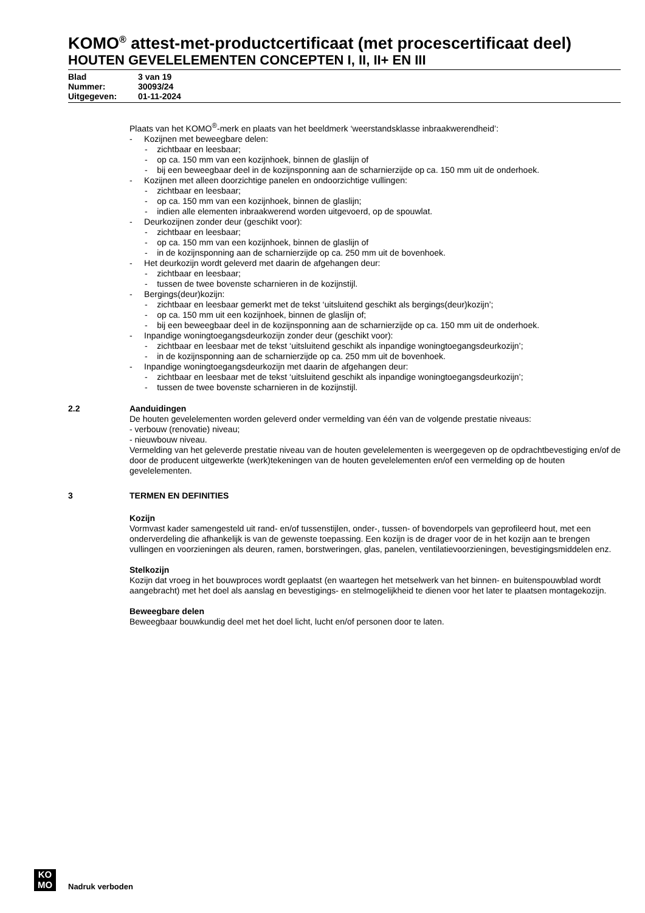KOMO<sup>®</sup> attest-met-productcertificaat (met procescertificaat deel)
HOUTEN GEVELELEMENTEN CONCEPTEN I, II, II+ EN III
Blad 3 van 19
Nummer: 30093/24
Uitgegeven: 01-11-2024
Plaats van het KOMO<sup>®</sup>-merk en plaats van het beeldmerk ‘weerstandsklasse inbraakwerendheid’:
- Kozijnen met beweegbare delen:
- zichtbaar en leesbaar;
- op ca. 150 mm van een kozijnhoek, binnen de glaslijn of
- bij een beweegbaar deel in de kozijnsponning aan de scharnierzijde op ca. 150 mm uit de onderhoek.
- Kozijnen met alleen doorzichtige panelen en ondoorzichtige vullingen:
- zichtbaar en leesbaar;
- op ca. 150 mm van een kozijnhoek, binnen de glaslijn;
- indien alle elementen inbraakwerend worden uitgevoerd, op de spouwlat.
- Deurkozijnen zonder deur (geschikt voor):
- zichtbaar en leesbaar;
- op ca. 150 mm van een kozijnhoek, binnen de glaslijn of
- in de kozijnsponning aan de scharnierzijde op ca. 250 mm uit de bovenhoek.
- Het deurkozijn wordt geleverd met daarin de afgehangen deur:
- zichtbaar en leesbaar;
- tussen de twee bovenste scharnieren in de kozijnstijl.
- Bergings(deur)kozijn:
- zichtbaar en leesbaar gemerkt met de tekst ‘uitsluitend geschikt als bergings(deur)kozijn’;
- op ca. 150 mm uit een kozijnhoek, binnen de glaslijn of;
- bij een beweegbaar deel in de kozijnsponning aan de scharnierzijde op ca. 150 mm uit de onderhoek.
- Inpandige woningtoegangsdeurkozijn zonder deur (geschikt voor):
- zichtbaar en leesbaar met de tekst ‘uitsluitend geschikt als inpandige woningtoegangsdeurkozijn’;
- in de kozijnsponning aan de scharnierzijde op ca. 250 mm uit de bovenhoek.
- Inpandige woningtoegangsdeurkozijn met daarin de afgehangen deur:
- zichtbaar en leesbaar met de tekst ‘uitsluitend geschikt als inpandige woningtoegangsdeurkozijn’;
- tussen de twee bovenste scharnieren in de kozijnstijl.
2.2 Aanduidingen
De houten gevelelementen worden geleverd onder vermelding van één van de volgende prestatie niveaus:
- verbouw (renovatie) niveau;
- nieuwbouw niveau.
Vermelding van het geleverde prestatie niveau van de houten gevelelementen is weergegeven op de opdrachtbevestiging en/of de door de producent uitgewerkte (werk)tekeningen van de houten gevelelementen en/of een vermelding op de houten gevelelementen.
3 TERMEN EN DEFINITIES
Kozijn
Vormvast kader samengesteld uit rand- en/of tussenstijlen, onder-, tussen- of bovendorpels van geprofileerd hout, met een onderverdeling die afhankelijk is van de gewenste toepassing. Een kozijn is de drager voor de in het kozijn aan te brengen vullingen en voorzieningen als deuren, ramen, borstweringen, glas, panelen, ventilatievoorzieningen, bevestigingsmiddelen enz.
Stelkozijn
Kozijn dat vroeg in het bouwproces wordt geplaatst (en waartegen het metselwerk van het binnen- en buitenspouwblad wordt aangebracht) met het doel als aanslag en bevestigings- en stelmogelijkheid te dienen voor het later te plaatsen montagekozijn.
Beweegbare delen
Beweegbaar bouwkundig deel met het doel licht, lucht en/of personen door te laten.
KO
MO
Nadruk verboden